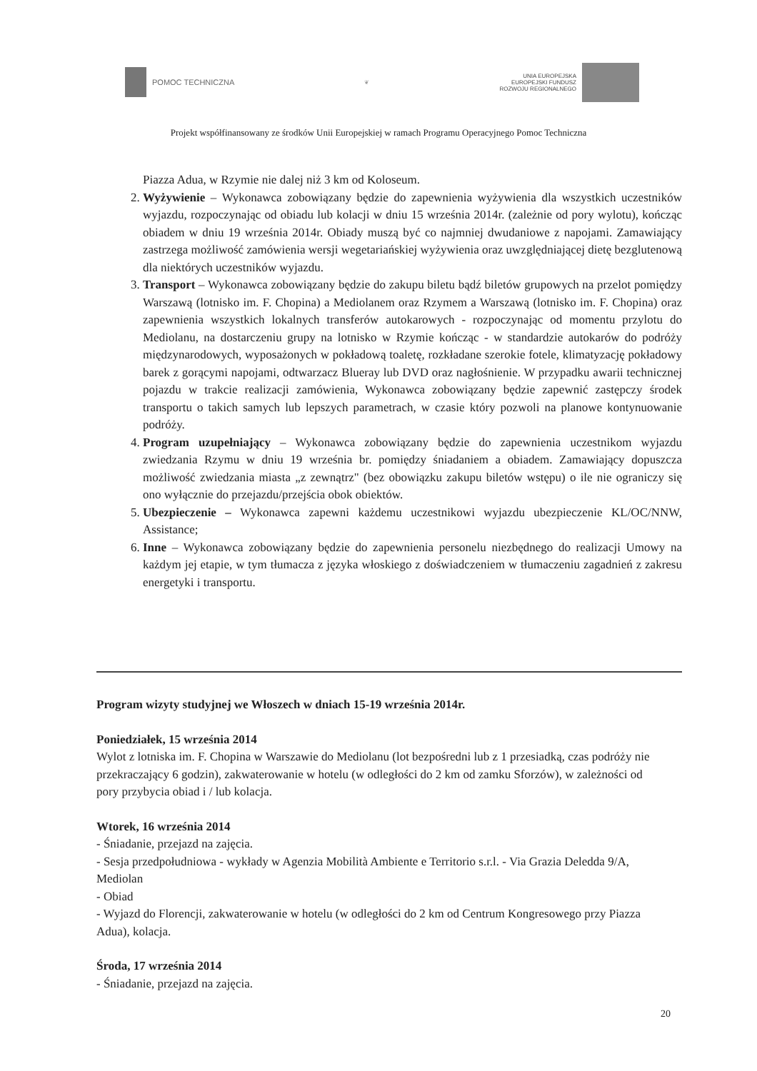POMOC TECHNICZNA
❦
UNIA EUROPEJSKA
EUROPEJSKI FUNDUSZ
ROZWOJU REGIONALNEGO
Projekt współfinansowany ze środków Unii Europejskiej w ramach Programu Operacyjnego Pomoc Techniczna
Piazza Adua, w Rzymie nie dalej niż 3 km od Koloseum.
2. Wyżywienie – Wykonawca zobowiązany będzie do zapewnienia wyżywienia dla wszystkich uczestników wyjazdu, rozpoczynając od obiadu lub kolacji w dniu 15 września 2014r. (zależnie od pory wylotu), kończąc obiadem w dniu 19 września 2014r. Obiady muszą być co najmniej dwudaniowe z napojami. Zamawiający zastrzega możliwość zamówienia wersji wegetariańskiej wyżywienia oraz uwzględniającej dietę bezglutenową dla niektórych uczestników wyjazdu.
3. Transport – Wykonawca zobowiązany będzie do zakupu biletu bądź biletów grupowych na przelot pomiędzy Warszawą (lotnisko im. F. Chopina) a Mediolanem oraz Rzymem a Warszawą (lotnisko im. F. Chopina) oraz zapewnienia wszystkich lokalnych transferów autokarowych - rozpoczynając od momentu przylotu do Mediolanu, na dostarczeniu grupy na lotnisko w Rzymie kończąc - w standardzie autokarów do podróży międzynarodowych, wyposażonych w pokładową toaletę, rozkładane szerokie fotele, klimatyzację pokładowy barek z gorącymi napojami, odtwarzacz Blueray lub DVD oraz nagłośnienie. W przypadku awarii technicznej pojazdu w trakcie realizacji zamówienia, Wykonawca zobowiązany będzie zapewnić zastępczy środek transportu o takich samych lub lepszych parametrach, w czasie który pozwoli na planowe kontynuowanie podróży.
4. Program uzupełniający – Wykonawca zobowiązany będzie do zapewnienia uczestnikom wyjazdu zwiedzania Rzymu w dniu 19 września br. pomiędzy śniadaniem a obiadem. Zamawiający dopuszcza możliwość zwiedzania miasta „z zewnątrz" (bez obowiązku zakupu biletów wstępu) o ile nie ograniczy się ono wyłącznie do przejazdu/przejścia obok obiektów.
5. Ubezpieczenie – Wykonawca zapewni każdemu uczestnikowi wyjazdu ubezpieczenie KL/OC/NNW, Assistance;
6. Inne – Wykonawca zobowiązany będzie do zapewnienia personelu niezbędnego do realizacji Umowy na każdym jej etapie, w tym tłumacza z języka włoskiego z doświadczeniem w tłumaczeniu zagadnień z zakresu energetyki i transportu.
Program wizyty studyjnej we Włoszech w dniach 15-19 września 2014r.
Poniedziałek, 15 września 2014
Wylot z lotniska im. F. Chopina w Warszawie do Mediolanu (lot bezpośredni lub z 1 przesiadką, czas podróży nie przekraczający 6 godzin), zakwaterowanie w hotelu (w odległości do 2 km od zamku Sforzów), w zależności od pory przybycia obiad i / lub kolacja.
Wtorek, 16 września 2014
- Śniadanie, przejazd na zajęcia.
- Sesja przedpołudniowa - wykłady w Agenzia Mobilità Ambiente e Territorio s.r.l. - Via Grazia Deledda 9/A, Mediolan
- Obiad
- Wyjazd do Florencji, zakwaterowanie w hotelu (w odległości do 2 km od Centrum Kongresowego przy Piazza Adua), kolacja.
Środa, 17 września 2014
- Śniadanie, przejazd na zajęcia.
20